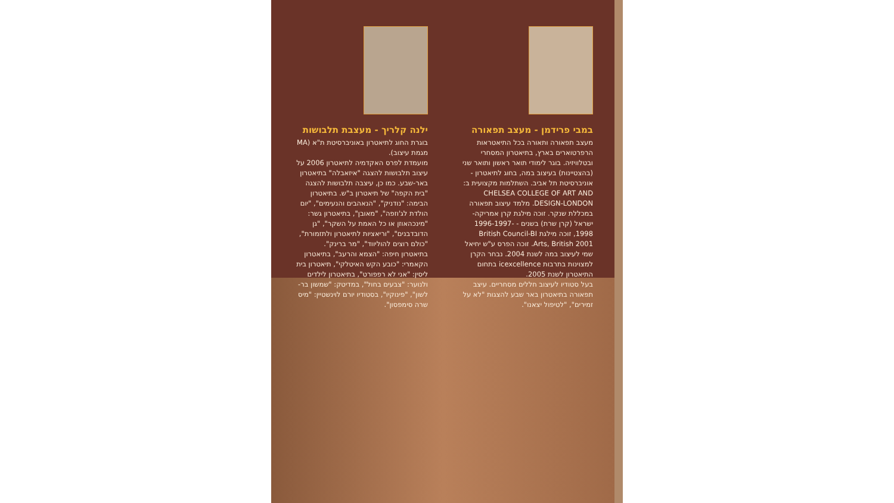במבי פרידמן - מעצב תפאורה
מעצב תפאורה ותאורה בכל התיאטראות הרפרטוארים בארץ, בתיאטרון המסחרי ובטלוויזיה. בוגר לימודי תואר ראשון ותואר שני (בהצטיינות) בעיצוב במה, בחוג לתיאטרון - אוניברסיטת תל אביב. השתלמות מקצועית ב: CHELSEA COLLEGE OF ART AND DESIGN-LONDON. מלמד עיצוב תפאורה במכללת שנקר. זוכה מילגת קרן אמריקה-ישראל (קרן שרת) בשנים - 1996-1997-1998, זוכה מילגת British Council-BI Arts, British 2001. זוכה הפרס ע"ש יחיאל שמי לעיצוב במה לשנת 2004. נבחר הקרן למצוינות בתרבות icexcellence בתחום התיאטרון לשנת 2005.
בעל סטודיו לעיצוב חללים מסחריים. עיצב תפאורה בתיאטרון באר שבע להצגות "לא על זמירים", "לטיפול יצאנו".
ילנה קלריך - מעצבת תלבושות
בוגרת החוג לתיאטרון באוניברסיטת ת"א (MA מגמת עיצוב).
מועמדת לפרס האקדמיה לתיאטרון 2006 על עיצוב תלבושות להצגה "איזאבלה" בתיאטרון באר-שבע. כמו כן, עיצבה תלבושות להצגה "בית הקפה" של תיאטרון ב"ש. בתיאטרון הבימה: "נודניק", "הנאהבים והנעימים", "יום הולדת לג'וזפה", "מאובן", בתיאטרון גשר: "מינכהאוזן או כל האמת על השקר", "גן הדובדבנים", "וריאציות לתיאטרון ולתזמורת", "כולם רוצים להוליווד", "מר ברינק". בתיאטרון חיפה: "הצמא והרעב", בתיאטרון הקאמרי: "כובע הקש האיטלקי", תיאטרון בית ליסין: "אני לא רפפורט", בתיאטרון לילדים ולנוער: "צבעים בחול", במדיטק: "שמשון בר-לשון", "פינוקיו", בסטודיו יורם לוינשטיין: "מיס שרה סימפסון".